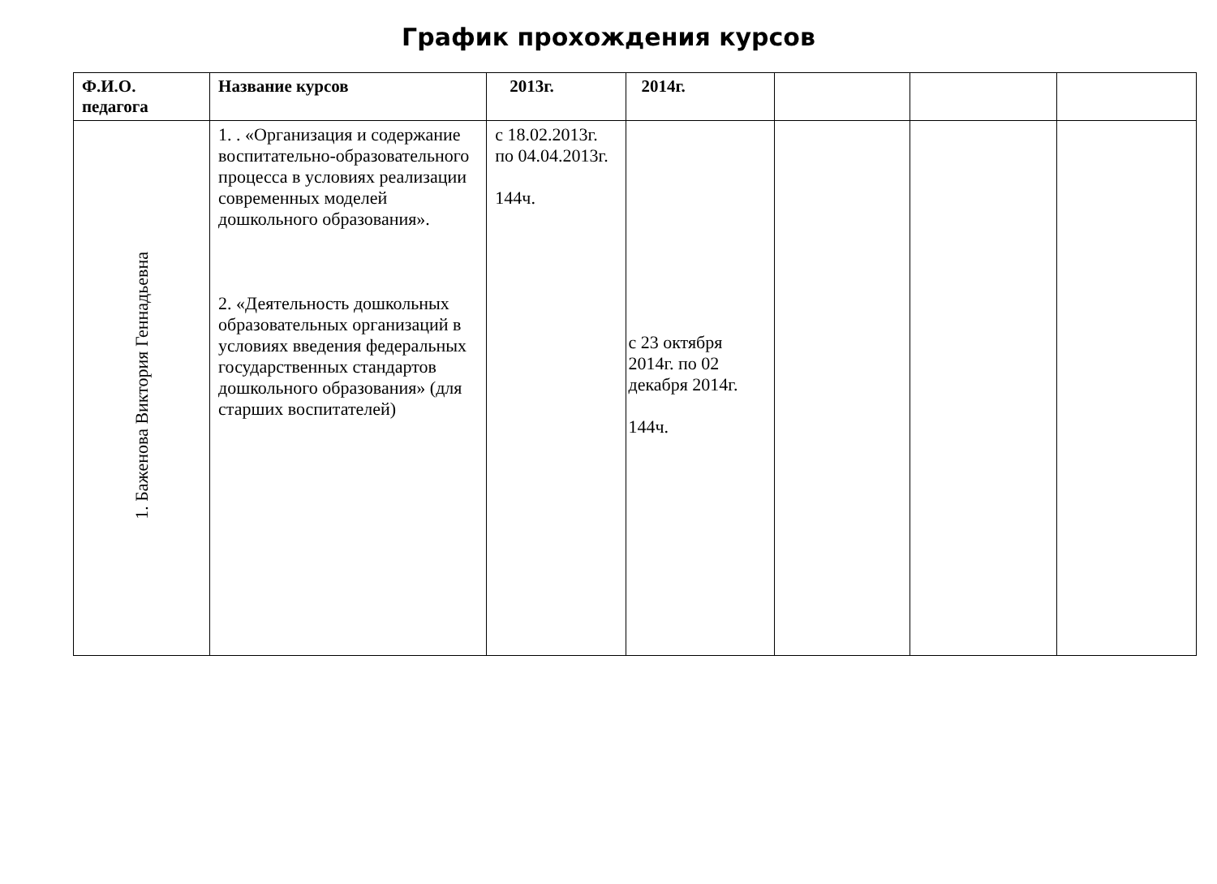График прохождения курсов
| Ф.И.О. педагога | Название курсов | 2013г. | 2014г. | | | |
| --- | --- | --- | --- | --- | --- | --- |
| 1. Баженова Виктория Геннадьевна | 1. . «Организация и содержание воспитательно-образовательного процесса в условиях реализации современных моделей дошкольного образования». 2. «Деятельность дошкольных образовательных организаций в условиях введения федеральных государственных стандартов дошкольного образования» (для старших воспитателей) | с 18.02.2013г. по 04.04.2013г. 144ч. | с 23 октября 2014г. по 02 декабря 2014г. 144ч. | | | |